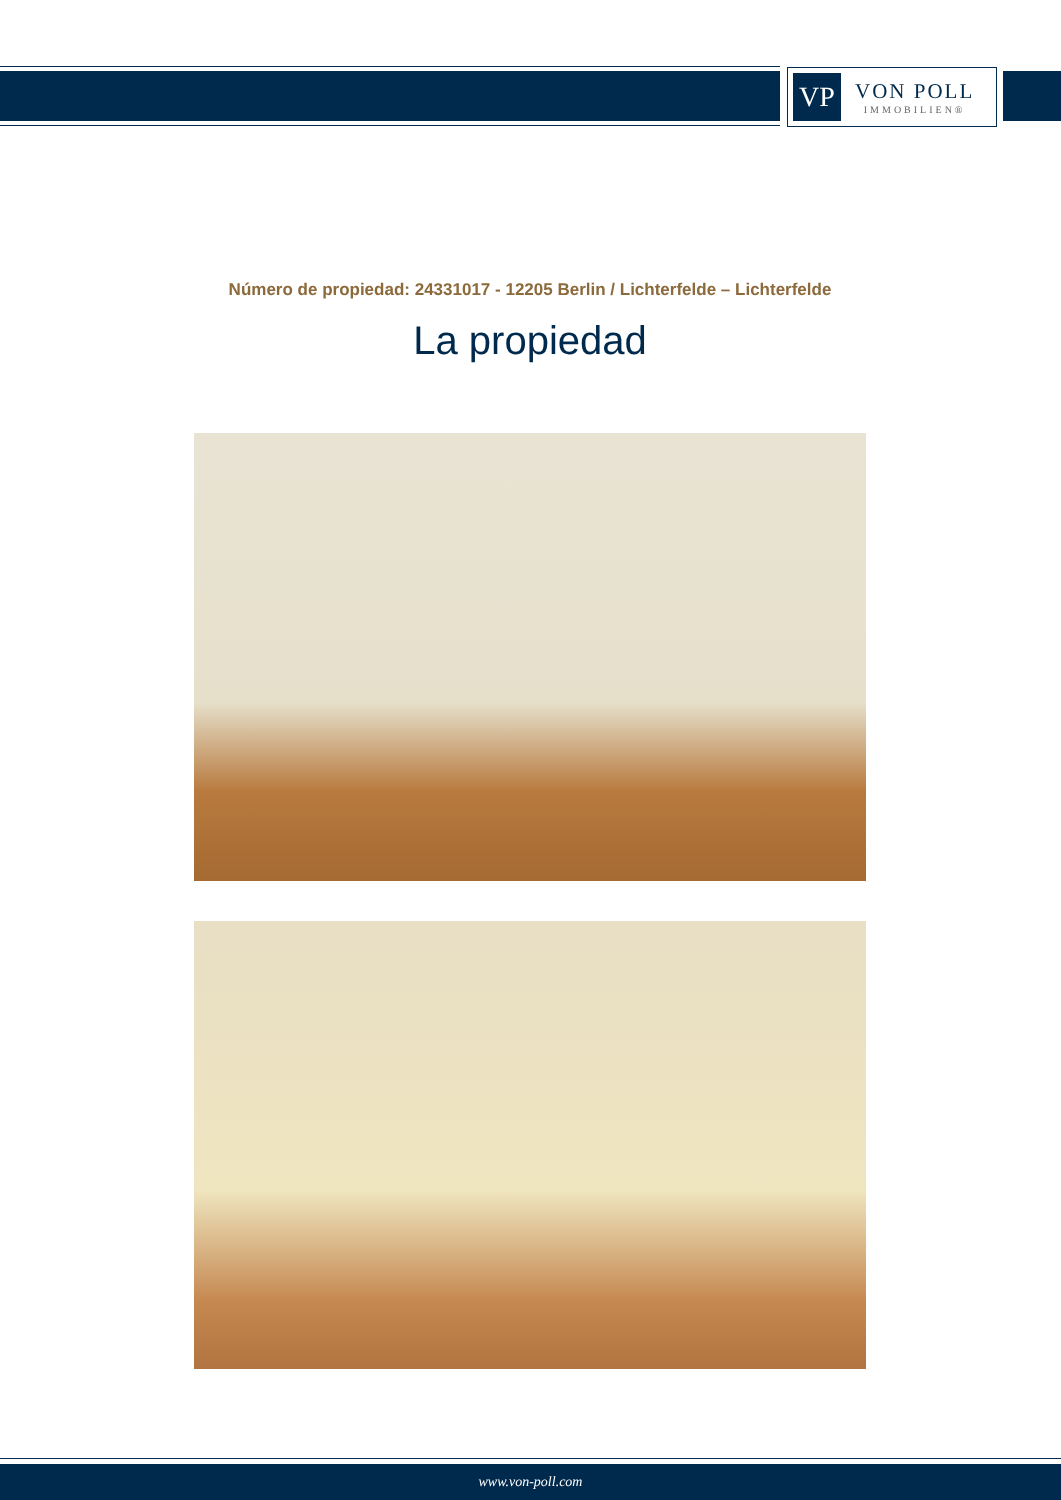VP
VON POLL
IMMOBILIEN®
Número de propiedad: 24331017 - 12205 Berlin / Lichterfelde – Lichterfelde
La propiedad
www.von-poll.com